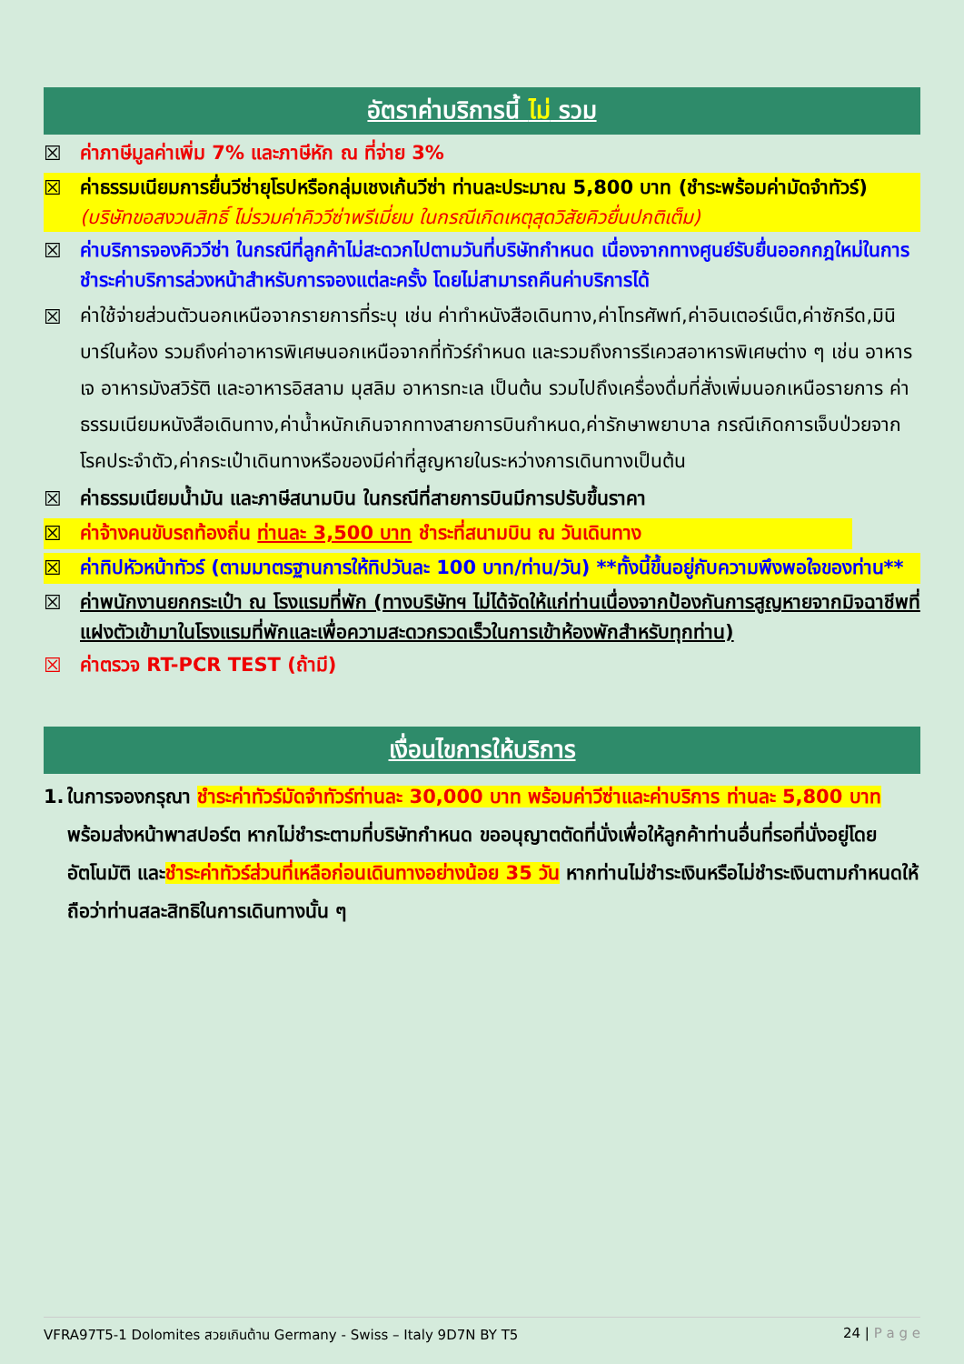อัตราค่าบริการนี้ ไม่ รวม
☒ ค่าภาษีมูลค่าเพิ่ม 7% และภาษีหัก ณ ที่จ่าย 3%
☒ ค่าธรรมเนียมการยื่นวีซ่ายุโรปหรือกลุ่มเชงเก้นวีซ่า ท่านละประมาณ 5,800 บาท (ชำระพร้อมค่ามัดจำทัวร์) (บริษัทขอสงวนสิทธิ์ ไม่รวมค่าคิววีซ่าพรีเมี่ยม ในกรณีเกิดเหตุสุดวิสัยคิวยื่นปกติเต็ม)
☒ ค่าบริการจองคิววีซ่า ในกรณีที่ลูกค้าไม่สะดวกไปตามวันที่บริษัทกำหนด เนื่องจากทางศูนย์รับยื่นออกกฎใหม่ในการชำระค่าบริการล่วงหน้าสำหรับการจองแต่ละครั้ง โดยไม่สามารถคืนค่าบริการได้
☒ ค่าใช้จ่ายส่วนตัวนอกเหนือจากรายการที่ระบุ เช่น ค่าทำหนังสือเดินทาง,ค่าโทรศัพท์,ค่าอินเตอร์เน็ต,ค่าซักรีด,มินิบาร์ในห้อง รวมถึงค่าอาหารพิเศษนอกเหนือจากที่ทัวร์กำหนด และรวมถึงการรีเควสอาหารพิเศษต่าง ๆ เช่น อาหารเจ อาหารมังสวิรัติ และอาหารอิสลาม มุสลิม อาหารทะเล เป็นต้น รวมไปถึงเครื่องดื่มที่สั่งเพิ่มนอกเหนือรายการ ค่าธรรมเนียมหนังสือเดินทาง,ค่าน้ำหนักเกินจากทางสายการบินกำหนด,ค่ารักษาพยาบาล กรณีเกิดการเจ็บป่วยจากโรคประจำตัว,ค่ากระเป๋าเดินทางหรือของมีค่าที่สูญหายในระหว่างการเดินทางเป็นต้น
☒ ค่าธรรมเนียมน้ำมัน และภาษีสนามบิน ในกรณีที่สายการบินมีการปรับขึ้นราคา
☒ ค่าจ้างคนขับรถท้องถิ่น ท่านละ 3,500 บาท ชำระที่สนามบิน ณ วันเดินทาง
☒ ค่าทิปหัวหน้าทัวร์ (ตามมาตรฐานการให้ทิปวันละ 100 บาท/ท่าน/วัน) **ทั้งนี้ขึ้นอยู่กับความพึงพอใจของท่าน**
☒ ค่าพนักงานยกกระเป๋า ณ โรงแรมที่พัก (ทางบริษัทฯ ไม่ได้จัดให้แก่ท่านเนื่องจากป้องกันการสูญหายจากมิจฉาชีพที่แฝงตัวเข้ามาในโรงแรมที่พักและเพื่อความสะดวกรวดเร็วในการเข้าห้องพักสำหรับทุกท่าน)
☒ ค่าตรวจ RT-PCR TEST (ถ้ามี)
เงื่อนไขการให้บริการ
1. ในการจองกรุณา ชำระค่าทัวร์มัดจำทัวร์ท่านละ 30,000 บาท พร้อมค่าวีซ่าและค่าบริการ ท่านละ 5,800 บาท พร้อมส่งหน้าพาสปอร์ต หากไม่ชำระตามที่บริษัทกำหนด ขออนุญาตตัดที่นั่งเพื่อให้ลูกค้าท่านอื่นที่รอที่นั่งอยู่โดยอัตโนมัติ และชำระค่าทัวร์ส่วนที่เหลือก่อนเดินทางอย่างน้อย 35 วัน หากท่านไม่ชำระเงินหรือไม่ชำระเงินตามกำหนดให้ถือว่าท่านสละสิทธิในการเดินทางนั้น ๆ
VFRA97T5-1 Dolomites สวยเกินต้าน Germany - Swiss – Italy 9D7N BY T5 24 | P a g e